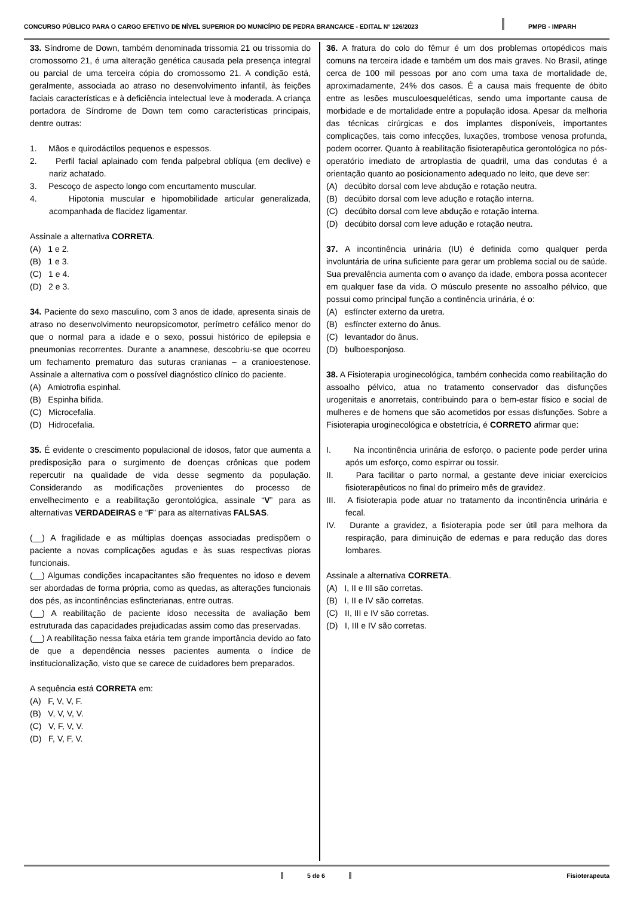CONCURSO PÚBLICO PARA O CARGO EFETIVO DE NÍVEL SUPERIOR DO MUNICÍPIO DE PEDRA BRANCA/CE - EDITAL Nº 126/2023 PMPB - IMPARH
33. Síndrome de Down, também denominada trissomia 21 ou trissomia do cromossomo 21, é uma alteração genética causada pela presença integral ou parcial de uma terceira cópia do cromossomo 21. A condição está, geralmente, associada ao atraso no desenvolvimento infantil, às feições faciais características e à deficiência intelectual leve à moderada. A criança portadora de Síndrome de Down tem como características principais, dentre outras:
1. Mãos e quirodáctilos pequenos e espessos.
2. Perfil facial aplainado com fenda palpebral oblíqua (em declive) e nariz achatado.
3. Pescoço de aspecto longo com encurtamento muscular.
4. Hipotonia muscular e hipomobilidade articular generalizada, acompanhada de flacidez ligamentar.
Assinale a alternativa CORRETA.
(A) 1 e 2.
(B) 1 e 3.
(C) 1 e 4.
(D) 2 e 3.
34. Paciente do sexo masculino, com 3 anos de idade, apresenta sinais de atraso no desenvolvimento neuropsicomotor, perímetro cefálico menor do que o normal para a idade e o sexo, possui histórico de epilepsia e pneumonias recorrentes. Durante a anamnese, descobriu-se que ocorreu um fechamento prematuro das suturas cranianas – a cranioestenose. Assinale a alternativa com o possível diagnóstico clínico do paciente.
(A) Amiotrofia espinhal.
(B) Espinha bífida.
(C) Microcefalia.
(D) Hidrocefalia.
35. É evidente o crescimento populacional de idosos, fator que aumenta a predisposição para o surgimento de doenças crônicas que podem repercutir na qualidade de vida desse segmento da população. Considerando as modificações provenientes do processo de envelhecimento e a reabilitação gerontológica, assinale “V” para as alternativas VERDADEIRAS e “F” para as alternativas FALSAS.
(__) A fragilidade e as múltiplas doenças associadas predispõem o paciente a novas complicações agudas e às suas respectivas pioras funcionais.
(__) Algumas condições incapacitantes são frequentes no idoso e devem ser abordadas de forma própria, como as quedas, as alterações funcionais dos pés, as incontinências esfincterianas, entre outras.
(__) A reabilitação de paciente idoso necessita de avaliação bem estruturada das capacidades prejudicadas assim como das preservadas.
(__) A reabilitação nessa faixa etária tem grande importância devido ao fato de que a dependência nesses pacientes aumenta o índice de institucionalização, visto que se carece de cuidadores bem preparados.
A sequência está CORRETA em:
(A) F, V, V, F.
(B) V, V, V, V.
(C) V, F, V, V.
(D) F, V, F, V.
36. A fratura do colo do fêmur é um dos problemas ortopédicos mais comuns na terceira idade e também um dos mais graves. No Brasil, atinge cerca de 100 mil pessoas por ano com uma taxa de mortalidade de, aproximadamente, 24% dos casos. É a causa mais frequente de óbito entre as lesões musculoesqueléticas, sendo uma importante causa de morbidade e de mortalidade entre a população idosa. Apesar da melhoria das técnicas cirúrgicas e dos implantes disponíveis, importantes complicações, tais como infecções, luxações, trombose venosa profunda, podem ocorrer. Quanto à reabilitação fisioterapêutica gerontológica no pós-operatório imediato de artroplastia de quadril, uma das condutas é a orientação quanto ao posicionamento adequado no leito, que deve ser:
(A) decúbito dorsal com leve abdução e rotação neutra.
(B) decúbito dorsal com leve adução e rotação interna.
(C) decúbito dorsal com leve abdução e rotação interna.
(D) decúbito dorsal com leve adução e rotação neutra.
37. A incontinência urinária (IU) é definida como qualquer perda involuntária de urina suficiente para gerar um problema social ou de saúde. Sua prevalência aumenta com o avanço da idade, embora possa acontecer em qualquer fase da vida. O músculo presente no assoalho pélvico, que possui como principal função a continência urinária, é o:
(A) esfíncter externo da uretra.
(B) esfíncter externo do ânus.
(C) levantador do ânus.
(D) bulboesponjoso.
38. A Fisioterapia uroginecológica, também conhecida como reabilitação do assoalho pélvico, atua no tratamento conservador das disfunções urogenitais e anorretais, contribuindo para o bem-estar físico e social de mulheres e de homens que são acometidos por essas disfunções. Sobre a Fisioterapia uroginecológica e obstetrícia, é CORRETO afirmar que:
I. Na incontinência urinária de esforço, o paciente pode perder urina após um esforço, como espirrar ou tossir.
II. Para facilitar o parto normal, a gestante deve iniciar exercícios fisioterapêuticos no final do primeiro mês de gravidez.
III. A fisioterapia pode atuar no tratamento da incontinência urinária e fecal.
IV. Durante a gravidez, a fisioterapia pode ser útil para melhora da respiração, para diminuição de edemas e para redução das dores lombares.
Assinale a alternativa CORRETA.
(A) I, II e III são corretas.
(B) I, II e IV são corretas.
(C) II, III e IV são corretas.
(D) I, III e IV são corretas.
5 de 6 Fisioterapeuta